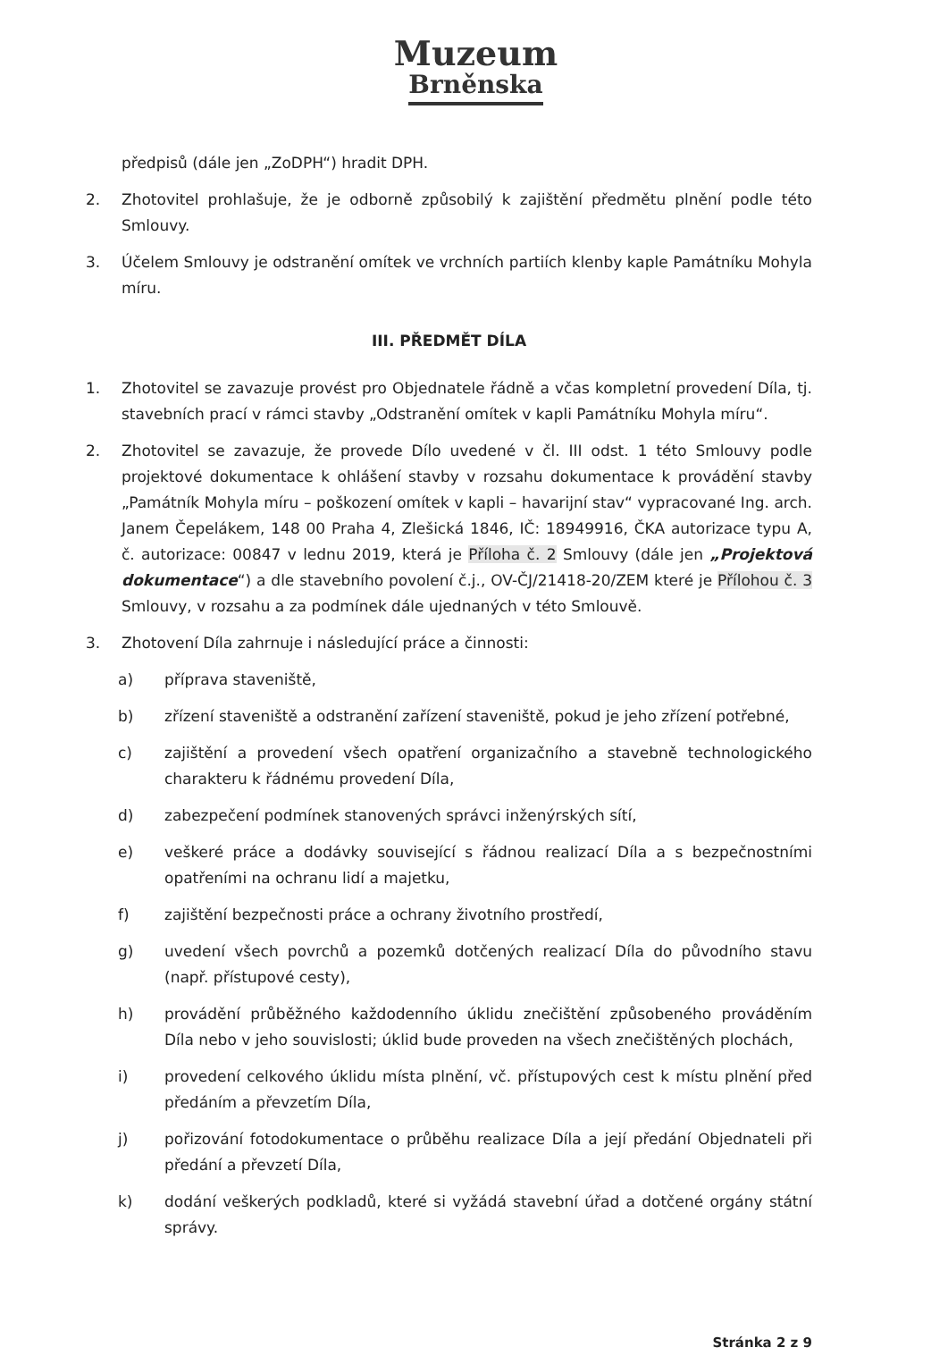Muzeum
Brněnska
předpisů (dále jen „ZoDPH“) hradit DPH.
2. Zhotovitel prohlašuje, že je odborně způsobilý k zajištění předmětu plnění podle této Smlouvy.
3. Účelem Smlouvy je odstranění omítek ve vrchních partiích klenby kaple Památníku Mohyla míru.
III. PŘEDMĚT DÍLA
1. Zhotovitel se zavazuje provést pro Objednatele řádně a včas kompletní provedení Díla, tj. stavebních prací v rámci stavby „Odstranění omítek v kapli Památníku Mohyla míru“.
2. Zhotovitel se zavazuje, že provede Dílo uvedené v čl. III odst. 1 této Smlouvy podle projektové dokumentace k ohlášení stavby v rozsahu dokumentace k provádění stavby „Památník Mohyla míru – poškození omítek v kapli – havarijní stav“ vypracované Ing. arch. Janem Čepelákem, 148 00 Praha 4, Zlešická 1846, IČ: 18949916, ČKA autorizace typu A, č. autorizace: 00847 v lednu 2019, která je Příloha č. 2 Smlouvy (dále jen „Projektová dokumentace“) a dle stavebního povolení č.j., OV-ČJ/21418-20/ZEM které je Přílohou č. 3 Smlouvy, v rozsahu a za podmínek dále ujednaných v této Smlouvě.
3. Zhotovení Díla zahrnuje i následující práce a činnosti:
a) příprava staveniště,
b) zřízení staveniště a odstranění zařízení staveniště, pokud je jeho zřízení potřebné,
c) zajištění a provedení všech opatření organizačního a stavebně technologického charakteru k řádnému provedení Díla,
d) zabezpečení podmínek stanovených správci inženýrských sítí,
e) veškeré práce a dodávky související s řádnou realizací Díla a s bezpečnostními opatřeními na ochranu lidí a majetku,
f) zajištění bezpečnosti práce a ochrany životního prostředí,
g) uvedení všech povrchů a pozemků dotčených realizací Díla do původního stavu (např. přístupové cesty),
h) provádění průběžného každodenního úklidu znečištění způsobeného prováděním Díla nebo v jeho souvislosti; úklid bude proveden na všech znečištěných plochách,
i) provedení celkového úklidu místa plnění, vč. přístupových cest k místu plnění před předáním a převzetím Díla,
j) pořizování fotodokumentace o průběhu realizace Díla a její předání Objednateli při předání a převzetí Díla,
k) dodání veškerých podkladů, které si vyžádá stavební úřad a dotčené orgány státní správy.
Stránka 2 z 9